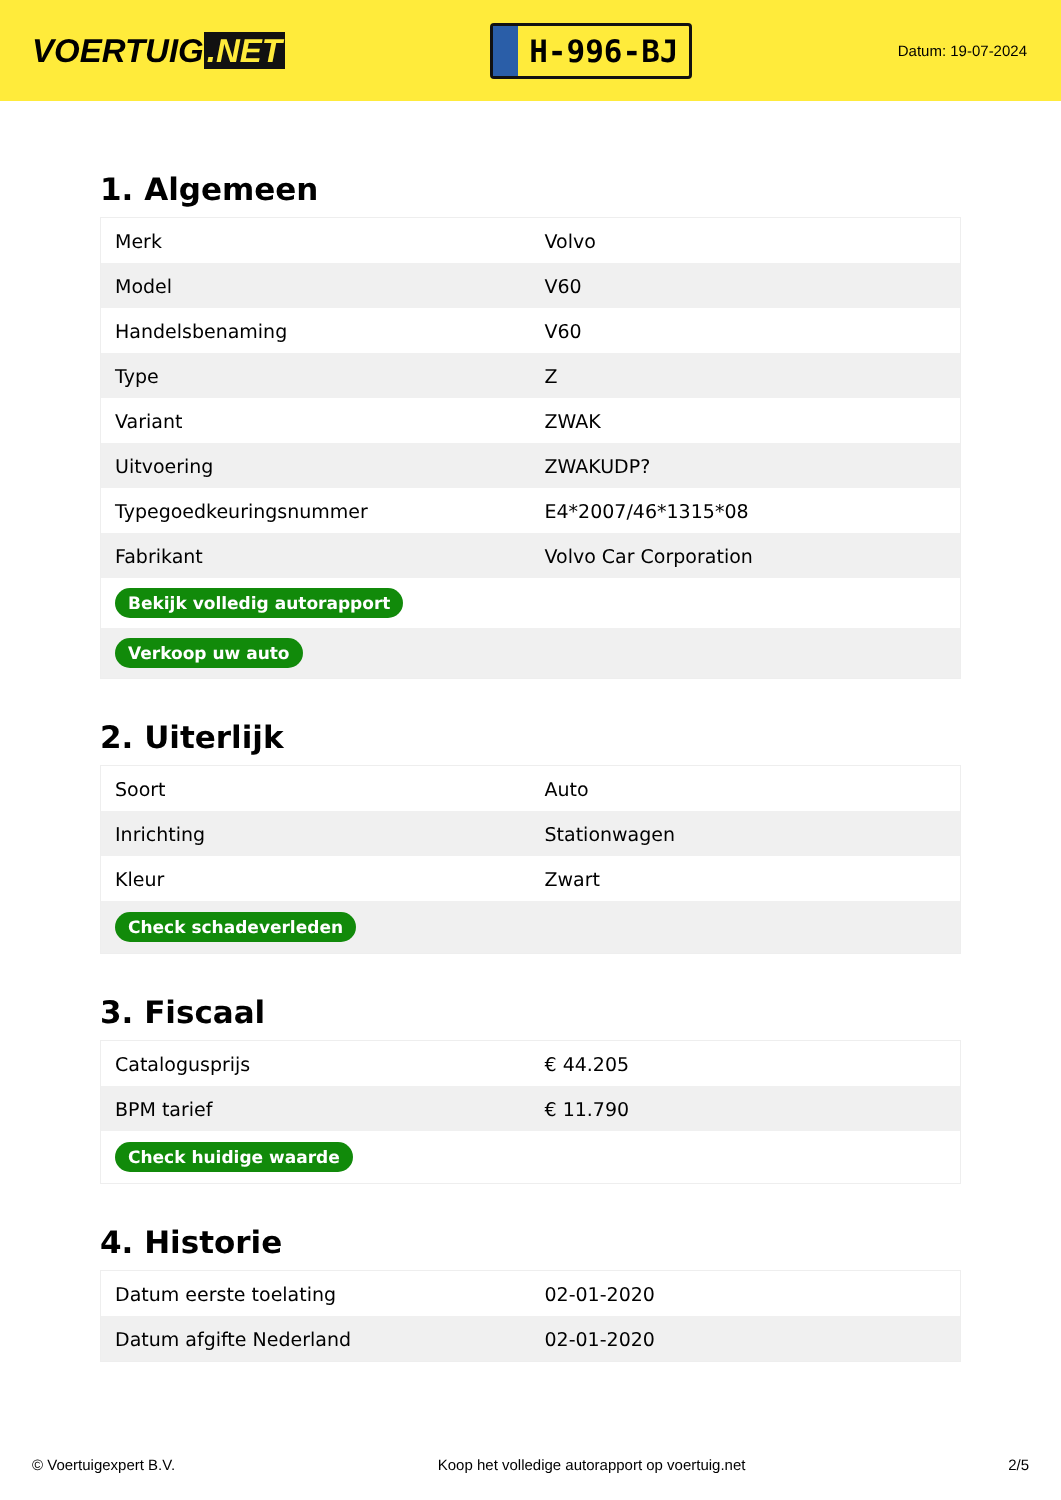VOERTUIG.NET
H-996-BJ
Datum: 19-07-2024
1. Algemeen
| Merk | Volvo |
| Model | V60 |
| Handelsbenaming | V60 |
| Type | Z |
| Variant | ZWAK |
| Uitvoering | ZWAKUDP? |
| Typegoedkeuringsnummer | E4*2007/46*1315*08 |
| Fabrikant | Volvo Car Corporation |
| Bekijk volledig autorapport | |
| Verkoop uw auto | |
2. Uiterlijk
| Soort | Auto |
| Inrichting | Stationwagen |
| Kleur | Zwart |
| Check schadeverleden | |
3. Fiscaal
| Catalogusprijs | € 44.205 |
| BPM tarief | € 11.790 |
| Check huidige waarde | |
4. Historie
| Datum eerste toelating | 02-01-2020 |
| Datum afgifte Nederland | 02-01-2020 |
© Voertuigexpert B.V. Koop het volledige autorapport op voertuig.net 2/5